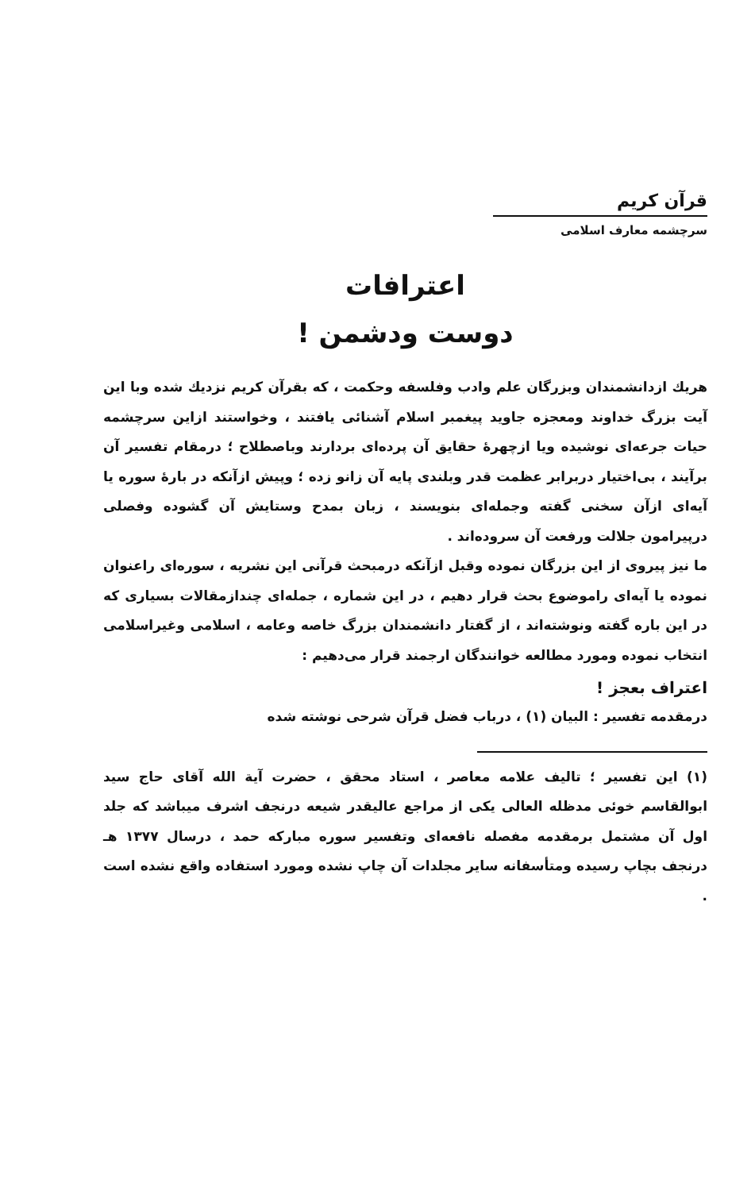قرآن کریم
سرچشمه معارف اسلامی
اعترافات
دوست ودشمن !
هريك ازدانشمندان وبزرگان علم وادب وفلسفه وحكمت ، كه بقرآن كريم نزديك شده وبا اين آيت بزرگ خداوند ومعجزه جاويد پيغمبر اسلام آشنائی يافتند ، وخواستند ازاين سرچشمه حيات جرعه‌ای نوشيده ويا ازچهرهٔ حقايق آن پرده‌ای بردارند وباصطلاح ؛ درمقام تفسير آن برآيند ، بی‌اختيار دربرابر عظمت قدر وبلندی پايه آن زانو زده ؛ وپيش ازآنكه در بارهٔ سوره يا آيه‌ای ازآن سخنی گفته وجمله‌ای بنويسند ، زبان بمدح وستايش آن گشوده وفصلی درپيرامون جلالت ورفعت آن سروده‌اند .
ما نيز پيروی از اين بزرگان نموده وقبل ازآنكه درمبحث قرآنی اين نشريه ، سوره‌ای راعنوان نموده يا آيه‌ای راموضوع بحث قرار دهيم ، در اين شماره ، جمله‌ای چندازمقالات بسياری كه در اين باره گفته ونوشته‌اند ، از گفتار دانشمندان بزرگ خاصه وعامه ، اسلامی وغيراسلامی انتخاب نموده ومورد مطالعه خوانندگان ارجمند قرار می‌دهيم :
اعتراف بعجز !
درمقدمه تفسير : البيان (۱) ، درباب فضل قرآن شرحی نوشته شده
(۱) اين تفسير ؛ تاليف علامه معاصر ، استاد محقق ، حضرت آية الله آقای حاج سيد ابوالقاسم خوئی مدظله العالی يكی از مراجع عاليقدر شيعه درنجف اشرف ميباشد كه جلد اول آن مشتمل برمقدمه مفصله نافعه‌ای وتفسير سوره مباركه حمد ، درسال ۱۳۷۷ هـ درنجف بچاپ رسيده ومتأسفانه ساير مجلدات آن چاپ نشده ومورد استفاده واقع نشده است .